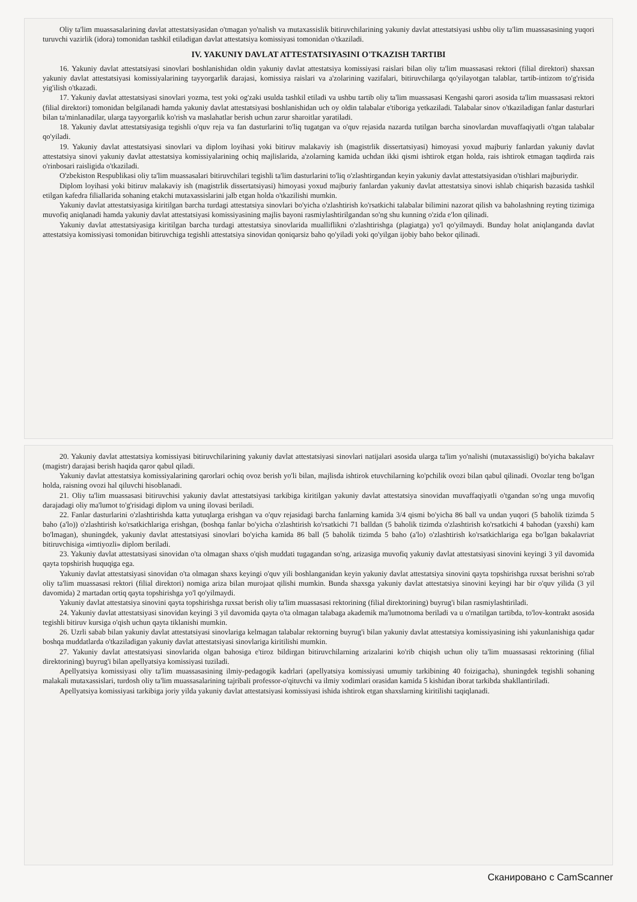Oliy ta'lim muassasalarining davlat attestatsiyasidan o'tmagan yo'nalish va mutaxassislik bitiruvchilarining yakuniy davlat attestatsiyasi ushbu oliy ta'lim muassasasining yuqori turuvchi vazirlik (idora) tomonidan tashkil etiladigan davlat attestatsiya komissiyasi tomonidan o'tkaziladi.
IV. YAKUNIY DAVLAT ATTESTATSIYASINI O'TKAZISH TARTIBI
16. Yakuniy davlat attestatsiyasi sinovlari boshlanishidan oldin yakuniy davlat attestatsiya komissiyasi raislari bilan oliy ta'lim muassasasi rektori (filial direktori) shaxsan yakuniy davlat attestatsiyasi komissiyalarining tayyorgarlik darajasi, komissiya raislari va a'zolarining vazifalari, bitiruvchilarga qo'yilayotgan talablar, tartib-intizom to'g'risida yig'ilish o'tkazadi.
17. Yakuniy davlat attestatsiyasi sinovlari yozma, test yoki og'zaki usulda tashkil etiladi va ushbu tartib oliy ta'lim muassasasi Kengashi qarori asosida ta'lim muassasasi rektori (filial direktori) tomonidan belgilanadi hamda yakuniy davlat attestatsiyasi boshlanishidan uch oy oldin talabalar e'tiboriga yetkaziladi. Talabalar sinov o'tkaziladigan fanlar dasturlari bilan ta'minlanadilar, ularga tayyorgarlik ko'rish va maslahatlar berish uchun zarur sharoitlar yaratiladi.
18. Yakuniy davlat attestatsiyasiga tegishli o'quv reja va fan dasturlarini to'liq tugatgan va o'quv rejasida nazarda tutilgan barcha sinovlardan muvaffaqiyatli o'tgan talabalar qo'yiladi.
19. Yakuniy davlat attestatsiyasi sinovlari va diplom loyihasi yoki bitiruv malakaviy ish (magistrlik dissertatsiyasi) himoyasi yoxud majburiy fanlardan yakuniy davlat attestatsiya sinovi yakuniy davlat attestatsiya komissiyalarining ochiq majlislarida, a'zolarning kamida uchdan ikki qismi ishtirok etgan holda, rais ishtirok etmagan taqdirda rais o'rinbosari raisligida o'tkaziladi.
O'zbekiston Respublikasi oliy ta'lim muassasalari bitiruvchilari tegishli ta'lim dasturlarini to'liq o'zlashtirgandan keyin yakuniy davlat attestatsiyasidan o'tishlari majburiydir.
Diplom loyihasi yoki bitiruv malakaviy ish (magistrlik dissertatsiyasi) himoyasi yoxud majburiy fanlardan yakuniy davlat attestatsiya sinovi ishlab chiqarish bazasida tashkil etilgan kafedra filiallarida sohaning etakchi mutaxassislarini jalb etgan holda o'tkazilishi mumkin.
Yakuniy davlat attestatsiyasiga kiritilgan barcha turdagi attestatsiya sinovlari bo'yicha o'zlashtirish ko'rsatkichi talabalar bilimini nazorat qilish va baholashning reyting tizimiga muvofiq aniqlanadi hamda yakuniy davlat attestatsiyasi komissiyasining majlis bayoni rasmiylashtirilgandan so'ng shu kunning o'zida e'lon qilinadi.
Yakuniy davlat attestatsiyasiga kiritilgan barcha turdagi attestatsiya sinovlarida mualliflikni o'zlashtirishga (plagiatga) yo'l qo'yilmaydi. Bunday holat aniqlanganda davlat attestatsiya komissiyasi tomonidan bitiruvchiga tegishli attestatsiya sinovidan qoniqarsiz baho qo'yiladi yoki qo'yilgan ijobiy baho bekor qilinadi.
20. Yakuniy davlat attestatsiya komissiyasi bitiruvchilarining yakuniy davlat attestatsiyasi sinovlari natijalari asosida ularga ta'lim yo'nalishi (mutaxassisligi) bo'yicha bakalavr (magistr) darajasi berish haqida qaror qabul qiladi.
Yakuniy davlat attestatsiya komissiyalarining qarorlari ochiq ovoz berish yo'li bilan, majlisda ishtirok etuvchilarning ko'pchilik ovozi bilan qabul qilinadi. Ovozlar teng bo'lgan holda, raisning ovozi hal qiluvchi hisoblanadi.
21. Oliy ta'lim muassasasi bitiruvchisi yakuniy davlat attestatsiyasi tarkibiga kiritilgan yakuniy davlat attestatsiya sinovidan muvaffaqiyatli o'tgandan so'ng unga muvofiq darajadagi oliy ma'lumot to'g'risidagi diplom va uning ilovasi beriladi.
22. Fanlar dasturlarini o'zlashtirishda katta yutuqlarga erishgan va o'quv rejasidagi barcha fanlarning kamida 3/4 qismi bo'yicha 86 ball va undan yuqori (5 baholik tizimda 5 baho (a'lo)) o'zlashtirish ko'rsatkichlariga erishgan, (boshqa fanlar bo'yicha o'zlashtirish ko'rsatkichi 71 balldan (5 baholik tizimda o'zlashtirish ko'rsatkichi 4 bahodan (yaxshi) kam bo'lmagan), shuningdek, yakuniy davlat attestatsiyasi sinovlari bo'yicha kamida 86 ball (5 baholik tizimda 5 baho (a'lo) o'zlashtirish ko'rsatkichlariga ega bo'lgan bakalavriat bitiruvchisiga «imtiyozli» diplom beriladi.
23. Yakuniy davlat attestatsiyasi sinovidan o'ta olmagan shaxs o'qish muddati tugagandan so'ng, arizasiga muvofiq yakuniy davlat attestatsiyasi sinovini keyingi 3 yil davomida qayta topshirish huquqiga ega.
Yakuniy davlat attestatsiyasi sinovidan o'ta olmagan shaxs keyingi o'quv yili boshlanganidan keyin yakuniy davlat attestatsiya sinovini qayta topshirishga ruxsat berishni so'rab oliy ta'lim muassasasi rektori (filial direktori) nomiga ariza bilan murojaat qilishi mumkin. Bunda shaxsga yakuniy davlat attestatsiya sinovini keyingi har bir o'quv yilida (3 yil davomida) 2 martadan ortiq qayta topshirishga yo'l qo'yilmaydi.
Yakuniy davlat attestatsiya sinovini qayta topshirishga ruxsat berish oliy ta'lim muassasasi rektorining (filial direktorining) buyrug'i bilan rasmiylashtiriladi.
24. Yakuniy davlat attestatsiyasi sinovidan keyingi 3 yil davomida qayta o'ta olmagan talabaga akademik ma'lumotnoma beriladi va u o'rnatilgan tartibda, to'lov-kontrakt asosida tegishli bitiruv kursiga o'qish uchun qayta tiklanishi mumkin.
26. Uzrli sabab bilan yakuniy davlat attestatsiyasi sinovlariga kelmagan talabalar rektorning buyrug'i bilan yakuniy davlat attestatsiya komissiyasining ishi yakunlanishiga qadar boshqa muddatlarda o'tkaziladigan yakuniy davlat attestatsiyasi sinovlariga kiritilishi mumkin.
27. Yakuniy davlat attestatsiyasi sinovlarida olgan bahosiga e'tiroz bildirgan bitiruvchilarning arizalarini ko'rib chiqish uchun oliy ta'lim muassasasi rektorining (filial direktorining) buyrug'i bilan apellyatsiya komissiyasi tuziladi.
Apellyatsiya komissiyasi oliy ta'lim muassasasining ilmiy-pedagogik kadrlari (apellyatsiya komissiyasi umumiy tarkibining 40 foizigacha), shuningdek tegishli sohaning malakali mutaxassislari, turdosh oliy ta'lim muassasalarining tajribali professor-o'qituvchi va ilmiy xodimlari orasidan kamida 5 kishidan iborat tarkibda shakllantiriladi.
Apellyatsiya komissiyasi tarkibiga joriy yilda yakuniy davlat attestatsiyasi komissiyasi ishida ishtirok etgan shaxslarning kiritilishi taqiqlanadi.
Сканировано с CamScanner